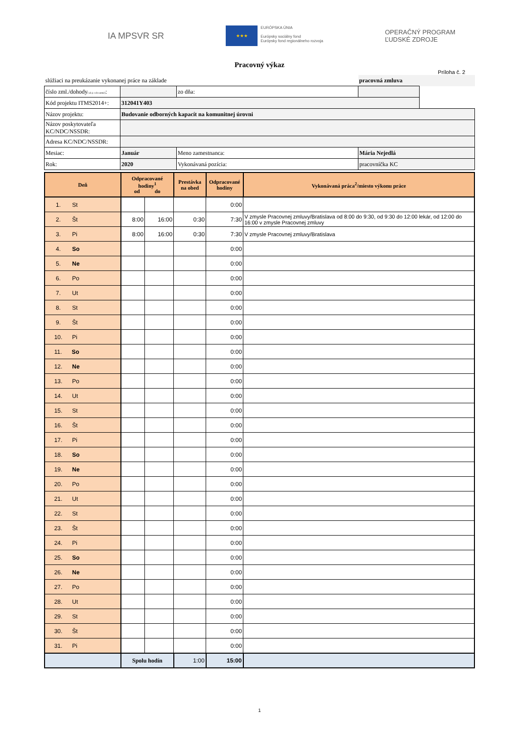IA MPSVR SR
★★★
EURÓPSKA ÚNIA
Európsky sociálny fond
Európsky fond regionálneho rozvoja
OPERAČNÝ PROGRAM
ĽUDSKÉ ZDROJE
Pracovný výkaz
Príloha č. 2
| slúžiaci na preukázanie vykonanej práce na základe | | | pracovná zmluva | |
| číslo zml./dohody ( ak je relevantné) : | | zo dňa: | | |
| Kód projektu ITMS2014+: | 312041Y403 | | | |
| Názov projektu: | Budovanie odborných kapacít na komunitnej úrovni | | | |
| Názov poskytovateľa KC/NDC/NSSDR: | | | | |
| Adresa KC/NDC/NSSDR: | | | | |
| Mesiac: | Január | Meno zamestnanca: | Mária Nejedlá | |
| Rok: | 2020 | Vykonávaná pozícia: | pracovníčka KC | |
| Deň | Odpracované hodiny<sup>1</sup> od do | | Prestávka na obed | Odpracované hodiny | Vykonávaná práca<sup>2</sup>/miesto výkonu práce |
| --- | --- | --- | --- | --- | --- |
| 1. St | | | | 0:00 | |
| 2. Št | 8:00 | 16:00 | 0:30 | 7:30 | V zmysle Pracovnej zmluvy/Bratislava od 8:00 do 9:30, od 9:30 do 12:00 lekár, od 12:00 do 16:00 v zmysle Pracovnej zmluvy |
| 3. Pi | 8:00 | 16:00 | 0:30 | 7:30 | V zmysle Pracovnej zmluvy/Bratislava |
| 4. So | | | | 0:00 | |
| 5. Ne | | | | 0:00 | |
| 6. Po | | | | 0:00 | |
| 7. Ut | | | | 0:00 | |
| 8. St | | | | 0:00 | |
| 9. Št | | | | 0:00 | |
| 10. Pi | | | | 0:00 | |
| 11. So | | | | 0:00 | |
| 12. Ne | | | | 0:00 | |
| 13. Po | | | | 0:00 | |
| 14. Ut | | | | 0:00 | |
| 15. St | | | | 0:00 | |
| 16. Št | | | | 0:00 | |
| 17. Pi | | | | 0:00 | |
| 18. So | | | | 0:00 | |
| 19. Ne | | | | 0:00 | |
| 20. Po | | | | 0:00 | |
| 21. Ut | | | | 0:00 | |
| 22. St | | | | 0:00 | |
| 23. Št | | | | 0:00 | |
| 24. Pi | | | | 0:00 | |
| 25. So | | | | 0:00 | |
| 26. Ne | | | | 0:00 | |
| 27. Po | | | | 0:00 | |
| 28. Ut | | | | 0:00 | |
| 29. St | | | | 0:00 | |
| 30. Št | | | | 0:00 | |
| 31. Pi | | | | 0:00 | |
| | Spolu hodín | | 1:00 | 15:00 | |
1